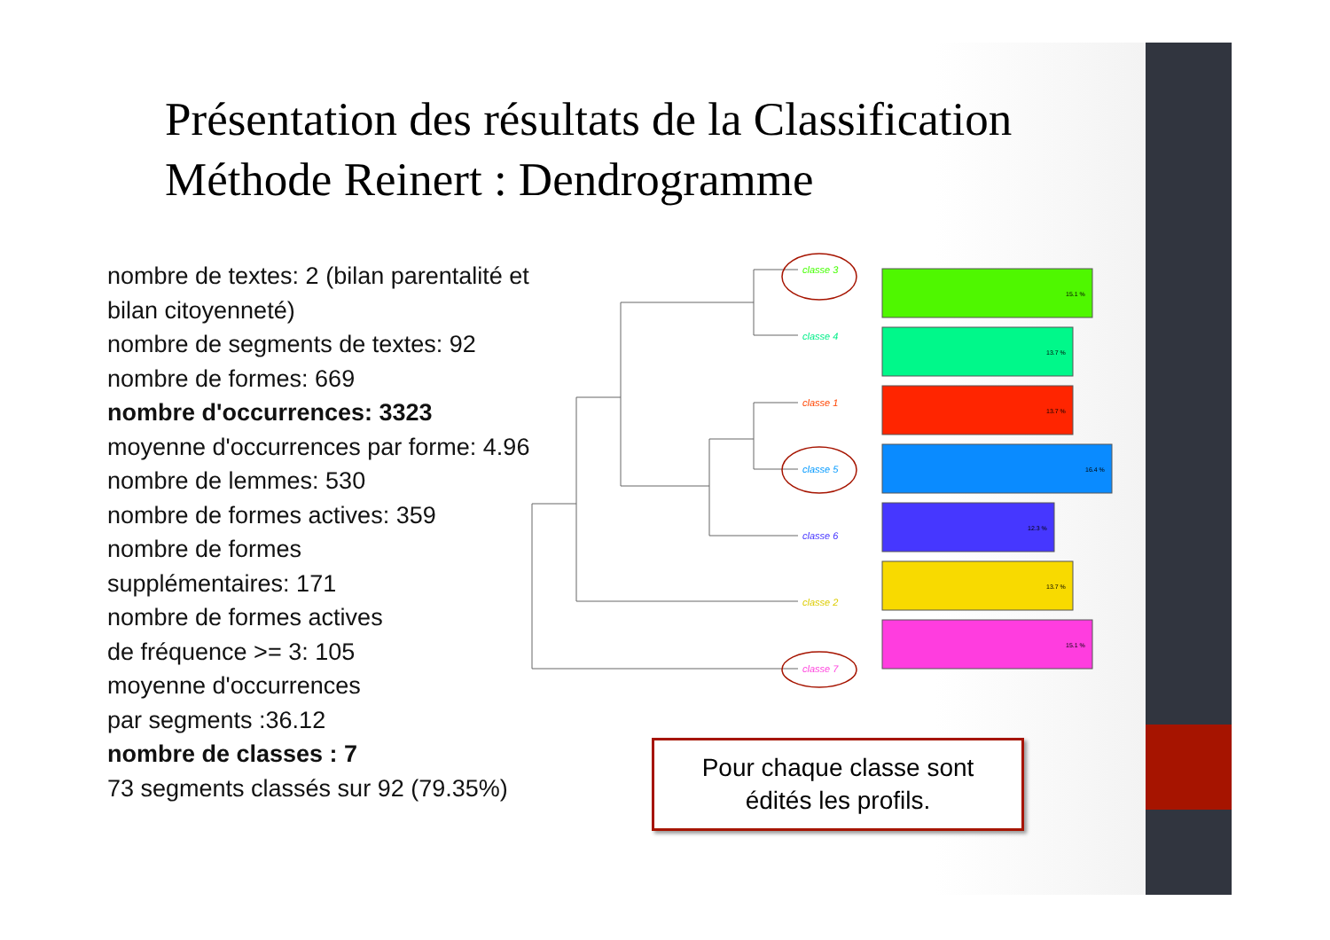Présentation des résultats de la Classification
Méthode Reinert : Dendrogramme
nombre de textes: 2 (bilan parentalité et
bilan citoyenneté)
nombre de segments de textes: 92
nombre de formes: 669
nombre d'occurrences: 3323
moyenne d'occurrences par forme: 4.96
nombre de lemmes: 530
nombre de formes actives: 359
nombre de formes
supplémentaires: 171
nombre de formes actives
de fréquence >= 3: 105
moyenne d'occurrences
par segments :36.12
nombre de classes : 7
73 segments classés sur 92 (79.35%)
classe 3
classe 4
classe 1
classe 5
classe 6
classe 2
classe 7
15.1 %
13.7 %
13.7 %
16.4 %
12.3 %
13.7 %
15.1 %
Pour chaque classe sont
édités les profils.